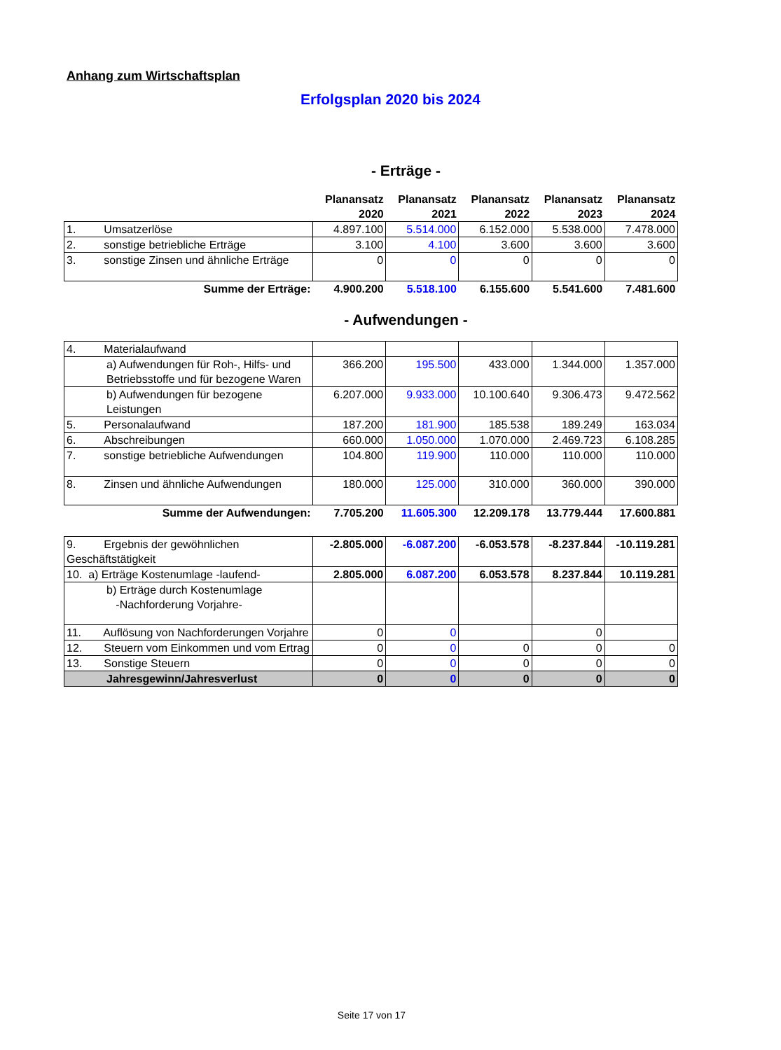Anhang zum Wirtschaftsplan
Erfolgsplan 2020 bis 2024
- Erträge -
| | Planansatz 2020 | Planansatz 2021 | Planansatz 2022 | Planansatz 2023 | Planansatz 2024 |
| 1. Umsatzerlöse | 4.897.100 | 5.514.000 | 6.152.000 | 5.538.000 | 7.478.000 |
| 2. sonstige betriebliche Erträge | 3.100 | 4.100 | 3.600 | 3.600 | 3.600 |
| 3. sonstige Zinsen und ähnliche Erträge | 0 | 0 | 0 | 0 | 0 |
| Summe der Erträge: | 4.900.200 | 5.518.100 | 6.155.600 | 5.541.600 | 7.481.600 |
- Aufwendungen -
| 4. Materialaufwand | | | | | |
| a) Aufwendungen für Roh-, Hilfs- und Betriebsstoffe und für bezogene Waren | 366.200 | 195.500 | 433.000 | 1.344.000 | 1.357.000 |
| b) Aufwendungen für bezogene Leistungen | 6.207.000 | 9.933.000 | 10.100.640 | 9.306.473 | 9.472.562 |
| 5. Personalaufwand | 187.200 | 181.900 | 185.538 | 189.249 | 163.034 |
| 6. Abschreibungen | 660.000 | 1.050.000 | 1.070.000 | 2.469.723 | 6.108.285 |
| 7. sonstige betriebliche Aufwendungen | 104.800 | 119.900 | 110.000 | 110.000 | 110.000 |
| 8. Zinsen und ähnliche Aufwendungen | 180.000 | 125.000 | 310.000 | 360.000 | 390.000 |
| Summe der Aufwendungen: | 7.705.200 | 11.605.300 | 12.209.178 | 13.779.444 | 17.600.881 |
| 9. Ergebnis der gewöhnlichen Geschäftstätigkeit | -2.805.000 | -6.087.200 | -6.053.578 | -8.237.844 | -10.119.281 |
| 10. a) Erträge Kostenumlage -laufend- | 2.805.000 | 6.087.200 | 6.053.578 | 8.237.844 | 10.119.281 |
| b) Erträge durch Kostenumlage -Nachforderung Vorjahre- | | | | | |
| 11. Auflösung von Nachforderungen Vorjahre | 0 | 0 | | 0 | |
| 12. Steuern vom Einkommen und vom Ertrag | 0 | 0 | 0 | 0 | 0 |
| 13. Sonstige Steuern | 0 | 0 | 0 | 0 | 0 |
| Jahresgewinn/Jahresverlust | 0 | 0 | 0 | 0 | 0 |
Seite 17 von 17